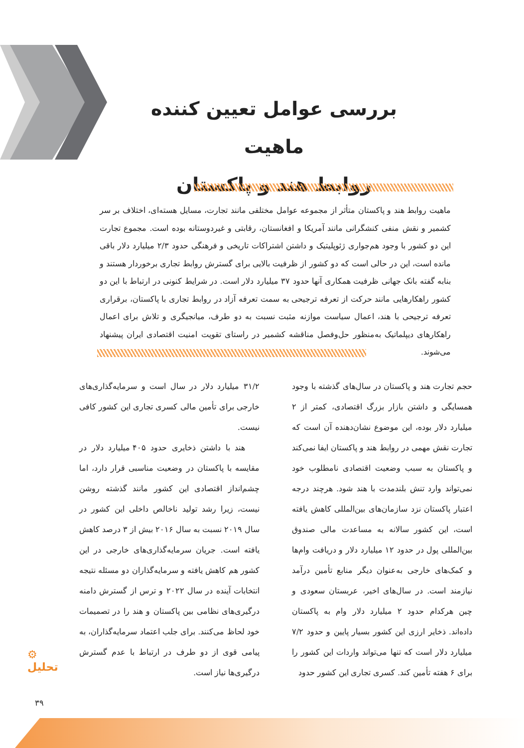بررسی عوامل تعیین کننده ماهیت
روابط هند و پاکستان
ماهیت روابط هند و پاکستان متأثر از مجموعه عوامل مختلفی مانند تجارت، مسایل هسته‌ای، اختلاف بر سر کشمیر و نقش منفی کنشگرانی مانند آمریکا و افغانستان، رقابتی و غیردوستانه بوده است. مجموع تجارت این دو کشور با وجود هم‌جواری ژئوپلیتیک و داشتن اشتراکات تاریخی و فرهنگی حدود ۲/۳ میلیارد دلار باقی مانده است، این در حالی است که دو کشور از ظرفیت بالایی برای گسترش روابط تجاری برخوردار هستند و بنابه گفته بانک جهانی ظرفیت همکاری آنها حدود ۳۷ میلیارد دلار است. در شرایط کنونی در ارتباط با این دو کشور راهکارهایی مانند حرکت از تعرفه ترجیحی به سمت تعرفه آزاد در روابط تجاری با پاکستان، برقراری تعرفه ترجیحی با هند، اعمال سیاست موازنه مثبت نسبت به دو طرف، میانجیگری و تلاش برای اعمال راهکارهای دیپلماتیک به‌منظور حل‌وفصل مناقشه کشمیر در راستای تقویت امنیت اقتصادی ایران پیشنهاد می‌شوند.
حجم تجارت هند و پاکستان در سال‌های گذشته با وجود همسایگی و داشتن بازار بزرگ اقتصادی، کمتر از ۲ میلیارد دلار بوده، این موضوع نشان‌دهنده آن است که تجارت نقش مهمی در روابط هند و پاکستان ایفا نمی‌کند و پاکستان به سبب وضعیت اقتصادی نامطلوب خود نمی‌تواند وارد تنش بلندمدت با هند شود. هرچند درجه اعتبار پاکستان نزد سازمان‌های بین‌المللی کاهش یافته است، این کشور سالانه به مساعدت مالی صندوق بین‌المللی پول در حدود ۱۲ میلیارد دلار و دریافت وام‌ها و کمک‌های خارجی به‌عنوان دیگر منابع تأمین درآمد نیازمند است. در سال‌های اخیر، عربستان سعودی و چین هرکدام حدود ۲ میلیارد دلار وام به پاکستان داده‌اند. ذخایر ارزی این کشور بسیار پایین و حدود ۷/۲ میلیارد دلار است که تنها می‌تواند واردات این کشور را برای ۶ هفته تأمین کند. کسری تجاری این کشور حدود
۳۱/۲ میلیارد دلار در سال است و سرمایه‌گذاری‌های خارجی برای تأمین مالی کسری تجاری این کشور کافی نیست.
هند با داشتن ذخایری حدود ۴۰۵ میلیارد دلار در مقایسه با پاکستان در وضعیت مناسبی قرار دارد، اما چشم‌انداز اقتصادی این کشور مانند گذشته روشن نیست، زیرا رشد تولید ناخالص داخلی این کشور در سال ۲۰۱۹ نسبت به سال ۲۰۱۶ بیش از ۳ درصد کاهش یافته است. جریان سرمایه‌گذاری‌های خارجی در این کشور هم کاهش یافته و سرمایه‌گذاران دو مسئله نتیجه انتخابات آینده در سال ۲۰۲۲ و ترس از گسترش دامنه درگیری‌های نظامی بین پاکستان و هند را در تصمیمات خود لحاظ می‌کنند. برای جلب اعتماد سرمایه‌گذاران، به پیامی قوی از دو طرف در ارتباط با عدم گسترش درگیری‌ها نیاز است.
⚙
تحلیل
۳۹